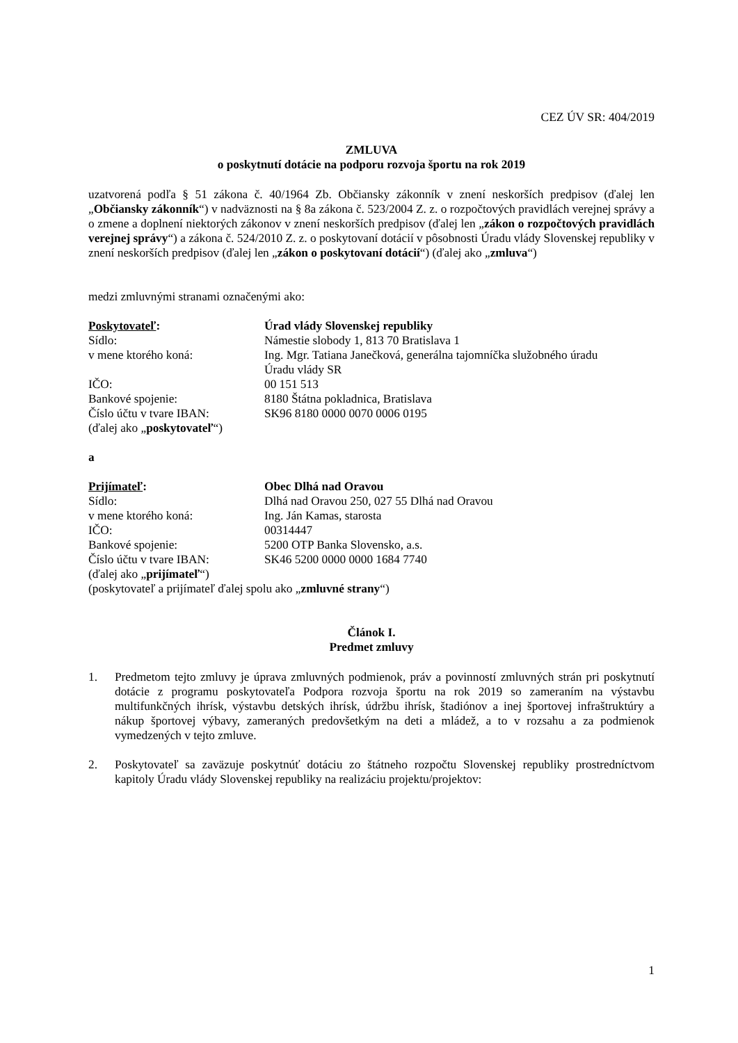CEZ ÚV SR: 404/2019
ZMLUVA
o poskytnutí dotácie na podporu rozvoja športu na rok 2019
uzatvorená podľa § 51 zákona č. 40/1964 Zb. Občiansky zákonník v znení neskorších predpisov (ďalej len „Občiansky zákonník“) v nadväznosti na § 8a zákona č. 523/2004 Z. z. o rozpočtových pravidlách verejnej správy a o zmene a doplnení niektorých zákonov v znení neskorších predpisov (ďalej len „zákon o rozpočtových pravidlách verejnej správy“) a zákona č. 524/2010 Z. z. o poskytovaní dotácií v pôsobnosti Úradu vlády Slovenskej republiky v znení neskorších predpisov (ďalej len „zákon o poskytovaní dotácií“) (ďalej ako „zmluva“)
medzi zmluvnými stranami označenými ako:
Poskytovateľ: Úrad vlády Slovenskej republiky
Sídlo: Námestie slobody 1, 813 70 Bratislava 1
v mene ktorého koná: Ing. Mgr. Tatiana Janečková, generálna tajomníčka služobného úradu
Úradu vlády SR
IČO: 00 151 513
Bankové spojenie: 8180 Štátna pokladnica, Bratislava
Číslo účtu v tvare IBAN: SK96 8180 0000 0070 0006 0195
(ďalej ako „poskytovateľ“)
a
Prijímateľ: Obec Dlhá nad Oravou
Sídlo: Dlhá nad Oravou 250, 027 55 Dlhá nad Oravou
v mene ktorého koná: Ing. Ján Kamas, starosta
IČO: 00314447
Bankové spojenie: 5200 OTP Banka Slovensko, a.s.
Číslo účtu v tvare IBAN: SK46 5200 0000 0000 1684 7740
(ďalej ako „prijímateľ“)
(poskytovateľ a prijímateľ ďalej spolu ako „zmluvné strany“)
Článok I.
Predmet zmluvy
1. Predmetom tejto zmluvy je úprava zmluvných podmienok, práv a povinností zmluvných strán pri poskytnutí dotácie z programu poskytovateľa Podpora rozvoja športu na rok 2019 so zameraním na výstavbu multifunkčných ihrísk, výstavbu detských ihrísk, údržbu ihrísk, štadiónov a inej športovej infraštruktúry a nákup športovej výbavy, zameraných predovšetkým na deti a mládež, a to v rozsahu a za podmienok vymedzených v tejto zmluve.
2. Poskytovateľ sa zaväzuje poskytnúť dotáciu zo štátneho rozpočtu Slovenskej republiky prostredníctvom kapitoly Úradu vlády Slovenskej republiky na realizáciu projektu/projektov:
1